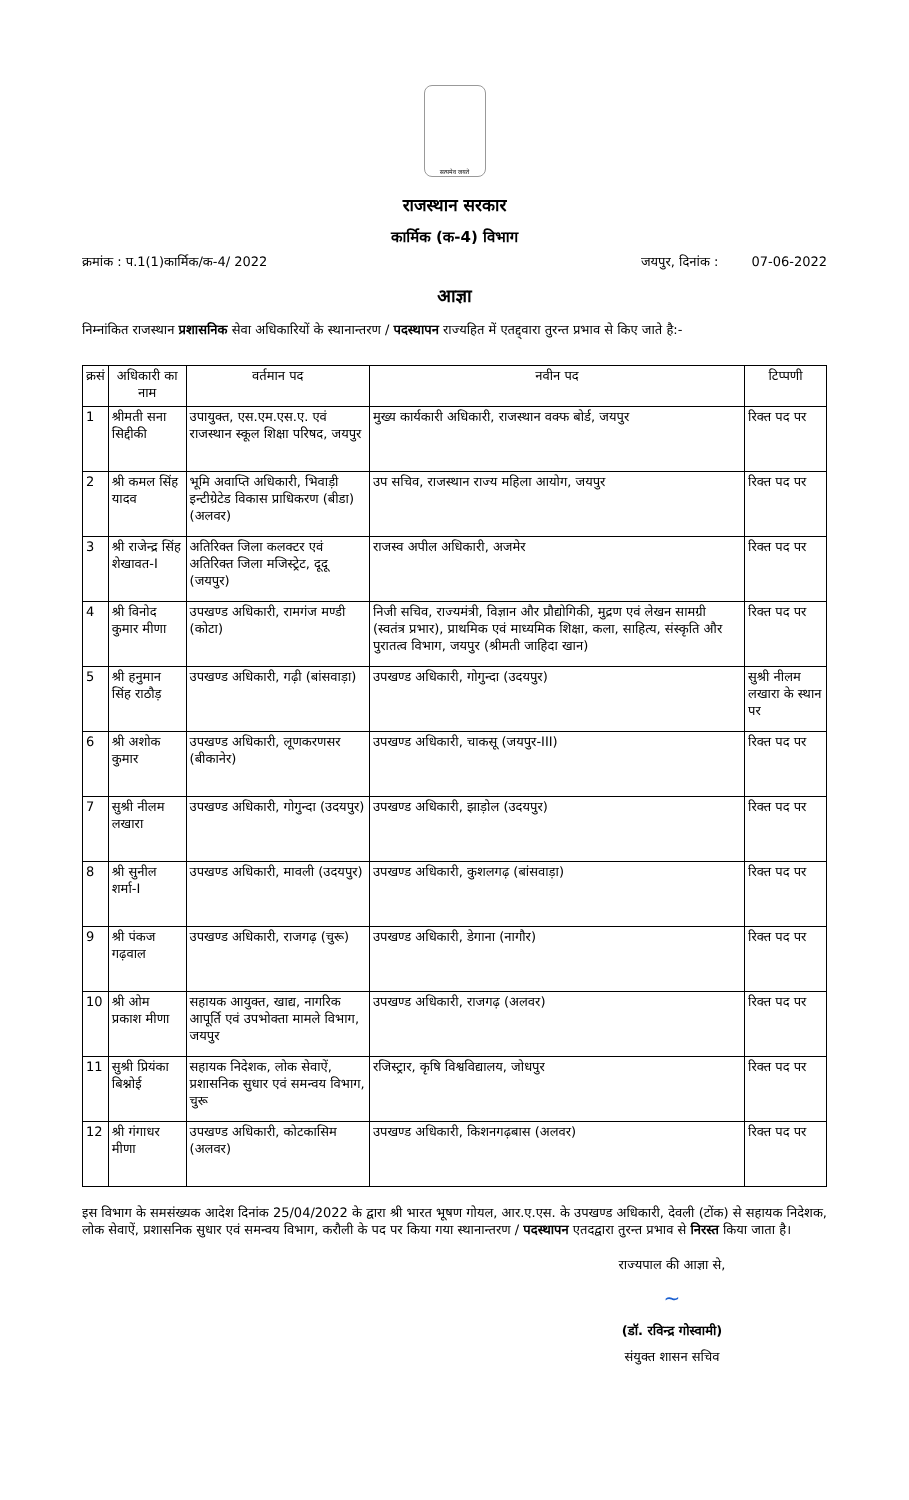सत्यमेव जयते
राजस्थान सरकार
कार्मिक (क-4) विभाग
क्रमांक : प.1(1)कार्मिक/क-4/ 2022 जयपुर, दिनांक : 07-06-2022
आज्ञा
निम्नांकित राजस्थान प्रशासनिक सेवा अधिकारियों के स्थानान्तरण / पदस्थापन राज्यहित में एतद्द्वारा तुरन्त प्रभाव से किए जाते है:-
| क्रसं | अधिकारी का नाम | वर्तमान पद | नवीन पद | टिप्पणी |
| --- | --- | --- | --- | --- |
| 1 | श्रीमती सना सिद्दीकी | उपायुक्त, एस.एम.एस.ए. एवं राजस्थान स्कूल शिक्षा परिषद, जयपुर | मुख्य कार्यकारी अधिकारी, राजस्थान वक्फ बोर्ड, जयपुर | रिक्त पद पर |
| 2 | श्री कमल सिंह यादव | भूमि अवाप्ति अधिकारी, भिवाड़ी इन्टीग्रेटेड विकास प्राधिकरण (बीडा) (अलवर) | उप सचिव, राजस्थान राज्य महिला आयोग, जयपुर | रिक्त पद पर |
| 3 | श्री राजेन्द्र सिंह शेखावत-I | अतिरिक्त जिला कलक्टर एवं अतिरिक्त जिला मजिस्ट्रेट, दूदू (जयपुर) | राजस्व अपील अधिकारी, अजमेर | रिक्त पद पर |
| 4 | श्री विनोद कुमार मीणा | उपखण्ड अधिकारी, रामगंज मण्डी (कोटा) | निजी सचिव, राज्यमंत्री, विज्ञान और प्रौद्योगिकी, मुद्रण एवं लेखन सामग्री (स्वतंत्र प्रभार), प्राथमिक एवं माध्यमिक शिक्षा, कला, साहित्य, संस्कृति और पुरातत्व विभाग, जयपुर (श्रीमती जाहिदा खान) | रिक्त पद पर |
| 5 | श्री हनुमान सिंह राठौड़ | उपखण्ड अधिकारी, गढ़ी (बांसवाड़ा) | उपखण्ड अधिकारी, गोगुन्दा (उदयपुर) | सुश्री नीलम लखारा के स्थान पर |
| 6 | श्री अशोक कुमार | उपखण्ड अधिकारी, लूणकरणसर (बीकानेर) | उपखण्ड अधिकारी, चाकसू (जयपुर-III) | रिक्त पद पर |
| 7 | सुश्री नीलम लखारा | उपखण्ड अधिकारी, गोगुन्दा (उदयपुर) | उपखण्ड अधिकारी, झाड़ोल (उदयपुर) | रिक्त पद पर |
| 8 | श्री सुनील शर्मा-I | उपखण्ड अधिकारी, मावली (उदयपुर) | उपखण्ड अधिकारी, कुशलगढ़ (बांसवाड़ा) | रिक्त पद पर |
| 9 | श्री पंकज गढ़वाल | उपखण्ड अधिकारी, राजगढ़ (चुरू) | उपखण्ड अधिकारी, डेगाना (नागौर) | रिक्त पद पर |
| 10 | श्री ओम प्रकाश मीणा | सहायक आयुक्त, खाद्य, नागरिक आपूर्ति एवं उपभोक्ता मामले विभाग, जयपुर | उपखण्ड अधिकारी, राजगढ़ (अलवर) | रिक्त पद पर |
| 11 | सुश्री प्रियंका बिश्नोई | सहायक निदेशक, लोक सेवाऐं, प्रशासनिक सुधार एवं समन्वय विभाग, चुरू | रजिस्ट्रार, कृषि विश्वविद्यालय, जोधपुर | रिक्त पद पर |
| 12 | श्री गंगाधर मीणा | उपखण्ड अधिकारी, कोटकासिम (अलवर) | उपखण्ड अधिकारी, किशनगढ़बास (अलवर) | रिक्त पद पर |
इस विभाग के समसंख्यक आदेश दिनांक 25/04/2022 के द्वारा श्री भारत भूषण गोयल, आर.ए.एस. के उपखण्ड अधिकारी, देवली (टोंक) से सहायक निदेशक, लोक सेवाऐं, प्रशासनिक सुधार एवं समन्वय विभाग, करौली के पद पर किया गया स्थानान्तरण / पदस्थापन एतदद्वारा तुरन्त प्रभाव से निरस्त किया जाता है।
राज्यपाल की आज्ञा से,
~
(डॉ. रविन्द्र गोस्वामी)
संयुक्त शासन सचिव